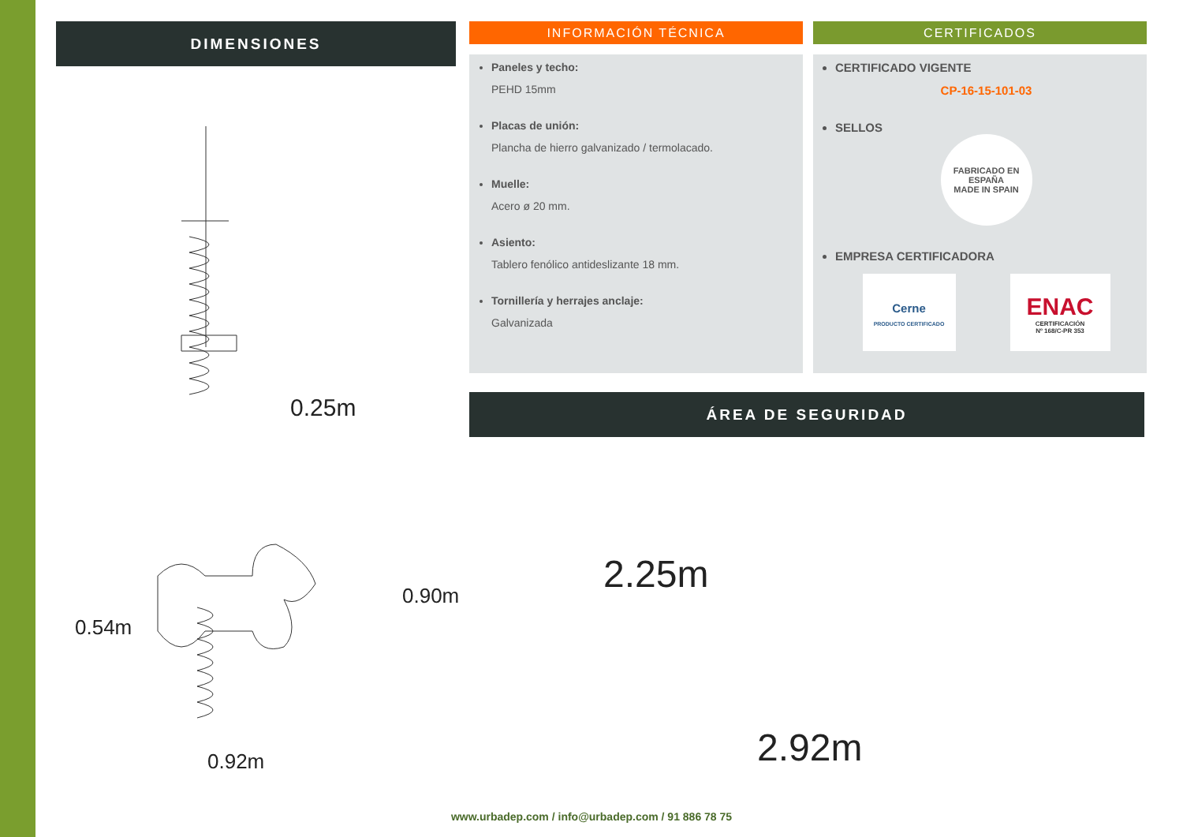DIMENSIONES
0.25m
0.92m
0.54m
0.90m
INFORMACIÓN TÉCNICA
Paneles y techo:
PEHD 15mm
Placas de unión:
Plancha de hierro galvanizado / termolacado.
Muelle:
Acero ø 20 mm.
Asiento:
Tablero fenólico antideslizante 18 mm.
Tornillería y herrajes anclaje:
Galvanizada
CERTIFICADOS
CERTIFICADO VIGENTE
CP-16-15-101-03
SELLOS
FABRICADO EN ESPAÑA
MADE IN SPAIN
EMPRESA CERTIFICADORA
Cerne
PRODUCTO CERTIFICADO
ENAC
CERTIFICACIÓN
Nº 168/C-PR 353
ÁREA DE SEGURIDAD
2.92m
2.25m
www.urbadep.com / info@urbadep.com / 91 886 78 75